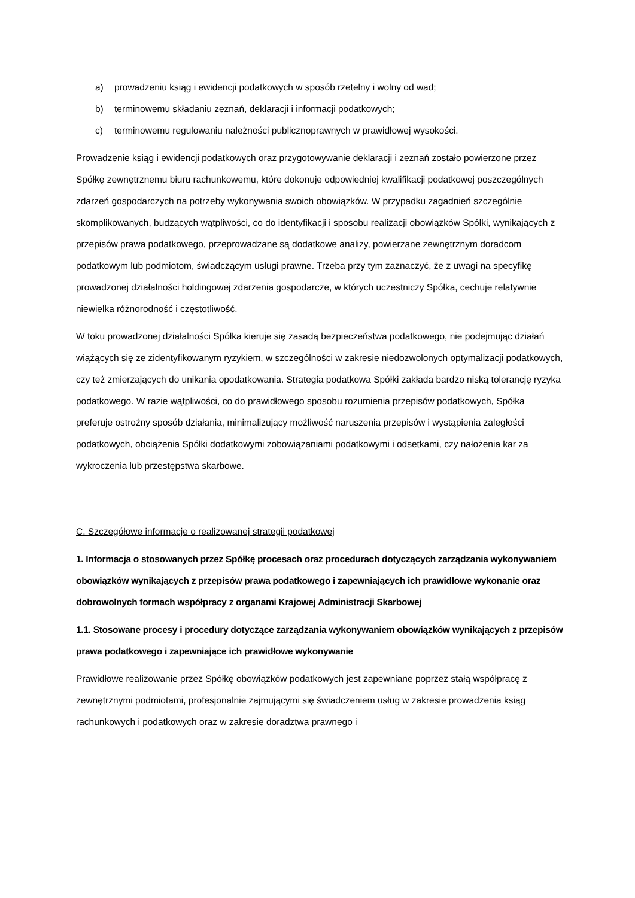a) prowadzeniu ksiąg i ewidencji podatkowych w sposób rzetelny i wolny od wad;
b) terminowemu składaniu zeznań, deklaracji i informacji podatkowych;
c) terminowemu regulowaniu należności publicznoprawnych w prawidłowej wysokości.
Prowadzenie ksiąg i ewidencji podatkowych oraz przygotowywanie deklaracji i zeznań zostało powierzone przez Spółkę zewnętrznemu biuru rachunkowemu, które dokonuje odpowiedniej kwalifikacji podatkowej poszczególnych zdarzeń gospodarczych na potrzeby wykonywania swoich obowiązków. W przypadku zagadnień szczególnie skomplikowanych, budzących wątpliwości, co do identyfikacji i sposobu realizacji obowiązków Spółki, wynikających z przepisów prawa podatkowego, przeprowadzane są dodatkowe analizy, powierzane zewnętrznym doradcom podatkowym lub podmiotom, świadczącym usługi prawne. Trzeba przy tym zaznaczyć, że z uwagi na specyfikę prowadzonej działalności holdingowej zdarzenia gospodarcze, w których uczestniczy Spółka, cechuje relatywnie niewielka różnorodność i częstotliwość.
W toku prowadzonej działalności Spółka kieruje się zasadą bezpieczeństwa podatkowego, nie podejmując działań wiążących się ze zidentyfikowanym ryzykiem, w szczególności w zakresie niedozwolonych optymalizacji podatkowych, czy też zmierzających do unikania opodatkowania. Strategia podatkowa Spółki zakłada bardzo niską tolerancję ryzyka podatkowego. W razie wątpliwości, co do prawidłowego sposobu rozumienia przepisów podatkowych, Spółka preferuje ostrożny sposób działania, minimalizujący możliwość naruszenia przepisów i wystąpienia zaległości podatkowych, obciążenia Spółki dodatkowymi zobowiązaniami podatkowymi i odsetkami, czy nałożenia kar za wykroczenia lub przestępstwa skarbowe.
C. Szczegółowe informacje o realizowanej strategii podatkowej
1. Informacja o stosowanych przez Spółkę procesach oraz procedurach dotyczących zarządzania wykonywaniem obowiązków wynikających z przepisów prawa podatkowego i zapewniających ich prawidłowe wykonanie oraz dobrowolnych formach współpracy z organami Krajowej Administracji Skarbowej
1.1. Stosowane procesy i procedury dotyczące zarządzania wykonywaniem obowiązków wynikających z przepisów prawa podatkowego i zapewniające ich prawidłowe wykonywanie
Prawidłowe realizowanie przez Spółkę obowiązków podatkowych jest zapewniane poprzez stałą współpracę z zewnętrznymi podmiotami, profesjonalnie zajmującymi się świadczeniem usług w zakresie prowadzenia ksiąg rachunkowych i podatkowych oraz w zakresie doradztwa prawnego i